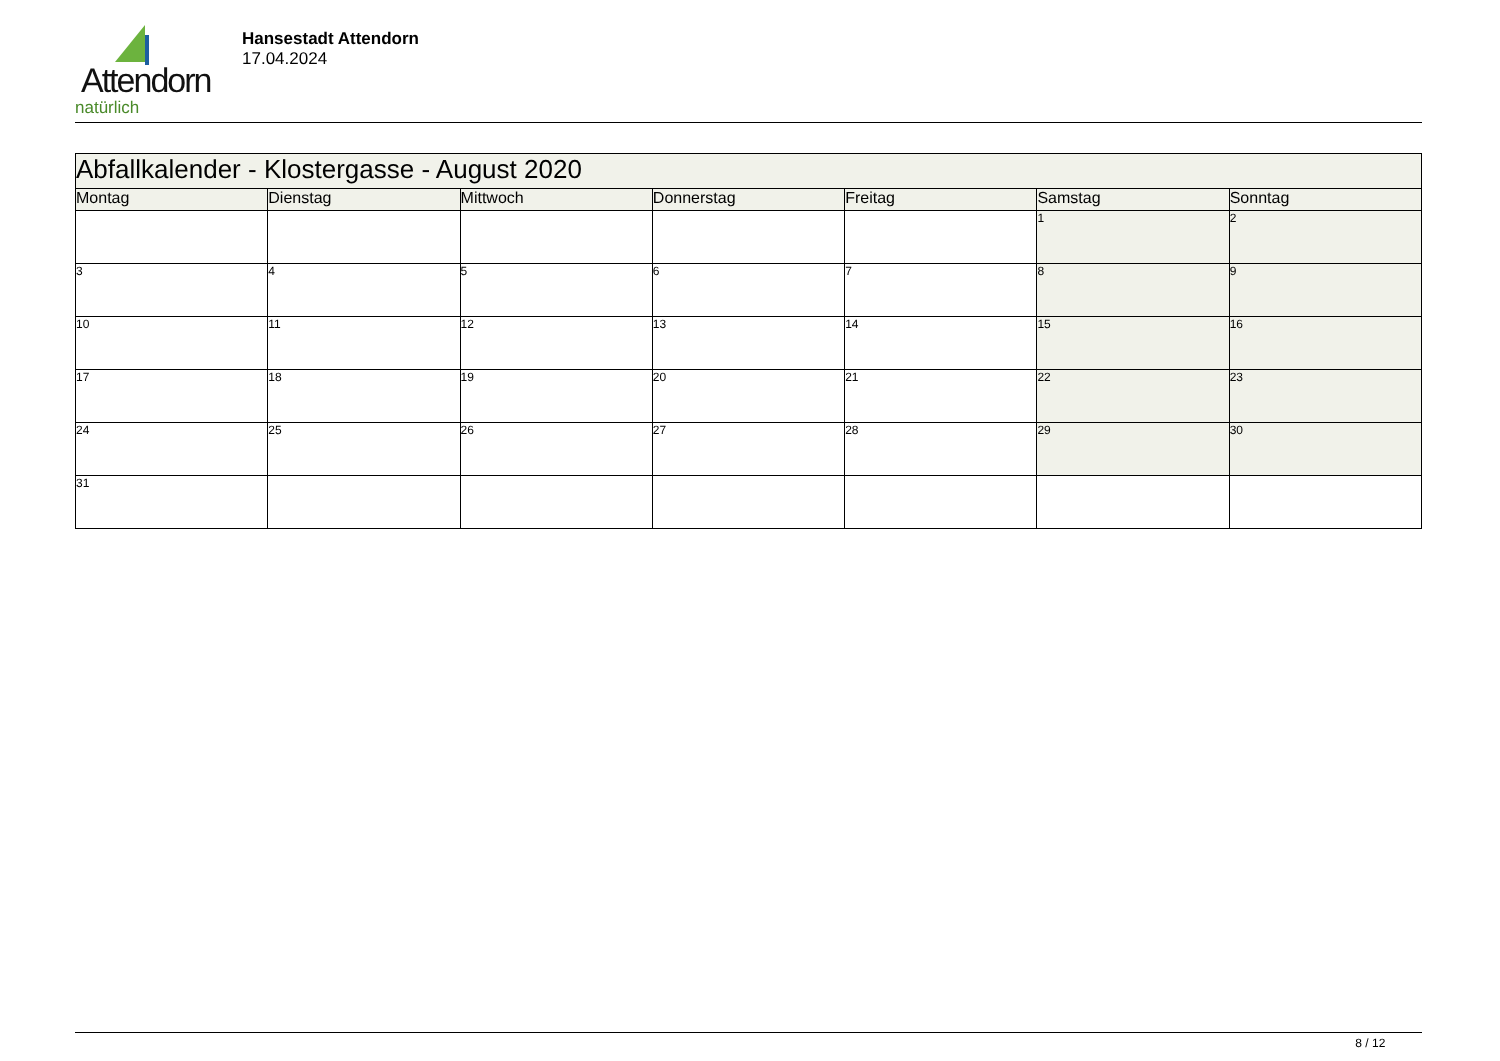Attendorn
natürlich
Hansestadt Attendorn
17.04.2024
| Abfallkalender - Klostergasse - August 2020 | | | | | | |
| Montag | Dienstag | Mittwoch | Donnerstag | Freitag | Samstag | Sonntag |
| | | | | | 1 | 2 |
| 3 | 4 | 5 | 6 | 7 | 8 | 9 |
| 10 | 11 | 12 | 13 | 14 | 15 | 16 |
| 17 | 18 | 19 | 20 | 21 | 22 | 23 |
| 24 | 25 | 26 | 27 | 28 | 29 | 30 |
| 31 | | | | | | |
8 / 12